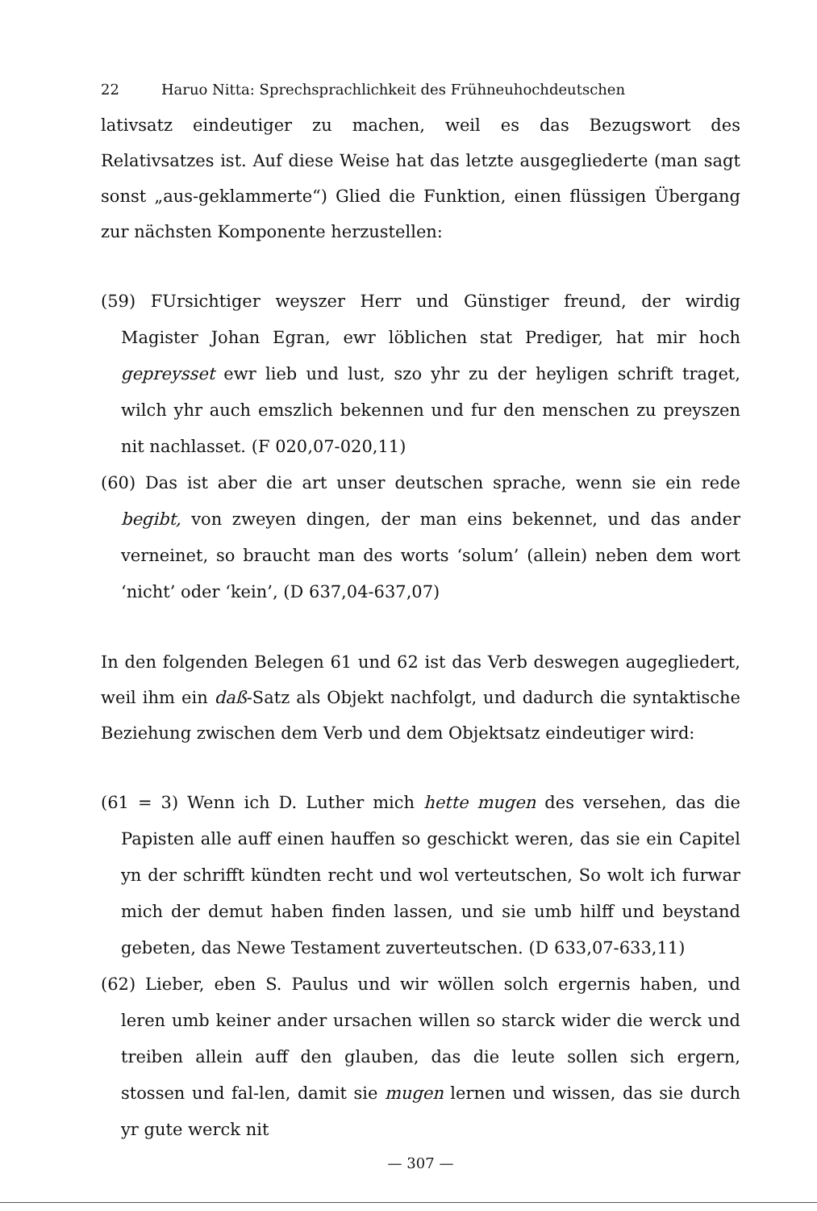22 Haruo Nitta: Sprechsprachlichkeit des Frühneuhochdeutschen
lativsatz eindeutiger zu machen, weil es das Bezugswort des Relativsatzes ist. Auf diese Weise hat das letzte ausgegliederte (man sagt sonst „aus-geklammerte“) Glied die Funktion, einen flüssigen Übergang zur nächsten Komponente herzustellen:
(59) FUrsichtiger weyszer Herr und Günstiger freund, der wirdig Magister Johan Egran, ewr löblichen stat Prediger, hat mir hoch gepreysset ewr lieb und lust, szo yhr zu der heyligen schrift traget, wilch yhr auch emszlich bekennen und fur den menschen zu preyszen nit nachlasset. (F 020,07-020,11)
(60) Das ist aber die art unser deutschen sprache, wenn sie ein rede begibt, von zweyen dingen, der man eins bekennet, und das ander verneinet, so braucht man des worts ‘solum’ (allein) neben dem wort ‘nicht’ oder ‘kein’, (D 637,04-637,07)
In den folgenden Belegen 61 und 62 ist das Verb deswegen augegliedert, weil ihm ein daß-Satz als Objekt nachfolgt, und dadurch die syntaktische Beziehung zwischen dem Verb und dem Objektsatz eindeutiger wird:
(61 = 3) Wenn ich D. Luther mich hette mugen des versehen, das die Papisten alle auff einen hauffen so geschickt weren, das sie ein Capitel yn der schrifft kündten recht und wol verteutschen, So wolt ich furwar mich der demut haben finden lassen, und sie umb hilff und beystand gebeten, das Newe Testament zuverteutschen. (D 633,07-633,11)
(62) Lieber, eben S. Paulus und wir wöllen solch ergernis haben, und leren umb keiner ander ursachen willen so starck wider die werck und treiben allein auff den glauben, das die leute sollen sich ergern, stossen und fal-len, damit sie mugen lernen und wissen, das sie durch yr gute werck nit
— 307 —